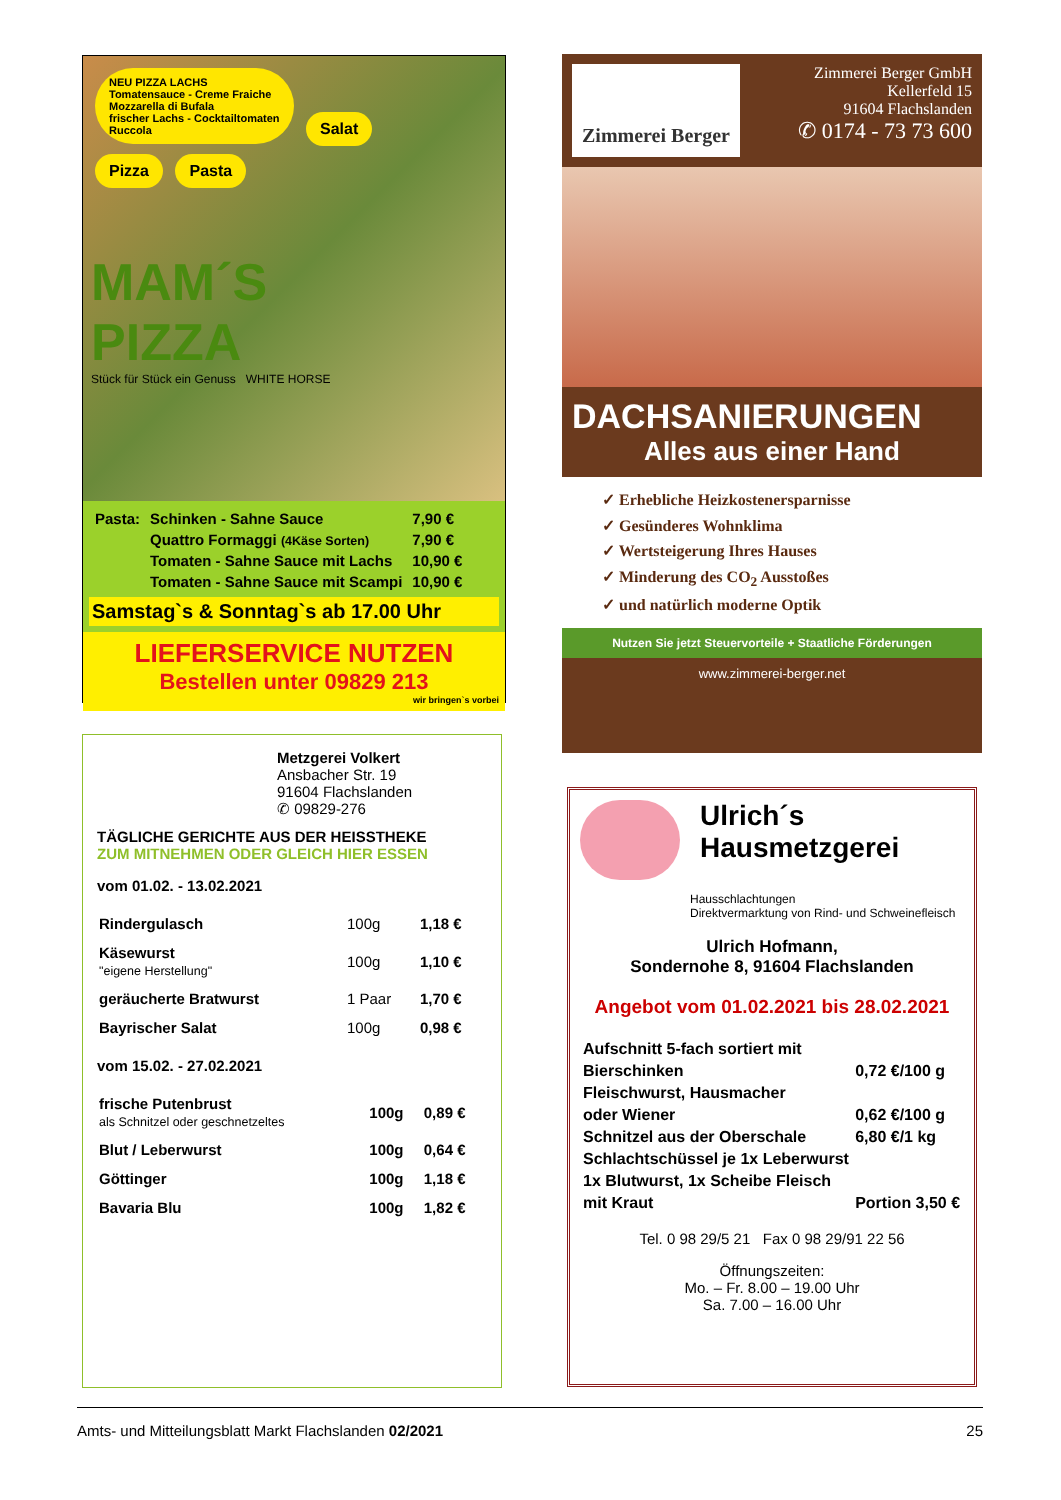NEU PIZZA LACHS
Tomatensauce - Creme Fraiche
Mozzarella di Bufala
frischer Lachs - Cocktailtomaten
Ruccola
Salat
Pizza Pasta
MAM´S
PIZZA
Stück für Stück ein Genuss WHITE HORSE
| Pasta: | Schinken - Sahne Sauce | 7,90 € |
| | Quattro Formaggi (4Käse Sorten) | 7,90 € |
| | Tomaten - Sahne Sauce mit Lachs | 10,90 € |
| | Tomaten - Sahne Sauce mit Scampi | 10,90 € |
Samstag`s & Sonntag`s ab 17.00 Uhr
LIEFERSERVICE NUTZEN
Bestellen unter 09829 213
wir bringen`s vorbei
Zimmerei Berger
Zimmerei Berger GmbH
Kellerfeld 15
91604 Flachslanden
✆ 0174 - 73 73 600
DACHSANIERUNGEN
Alles aus einer Hand
✓ Erhebliche Heizkostenersparnisse
✓ Gesünderes Wohnklima
✓ Wertsteigerung Ihres Hauses
✓ Minderung des CO<sub>2</sub> Ausstoßes
✓ und natürlich moderne Optik
Nutzen Sie jetzt Steuervorteile + Staatliche Förderungen
www.zimmerei-berger.net
Metzgerei Volkert
Ansbacher Str. 19
91604 Flachslanden
✆ 09829-276
TÄGLICHE GERICHTE AUS DER HEISSTHEKE
ZUM MITNEHMEN ODER GLEICH HIER ESSEN
vom 01.02. - 13.02.2021
| Rindergulasch | 100g | 1,18 € |
| Käsewurst "eigene Herstellung" | 100g | 1,10 € |
| geräucherte Bratwurst | 1 Paar | 1,70 € |
| Bayrischer Salat | 100g | 0,98 € |
vom 15.02. - 27.02.2021
| frische Putenbrust als Schnitzel oder geschnetzeltes | 100g | 0,89 € |
| Blut / Leberwurst | 100g | 0,64 € |
| Göttinger | 100g | 1,18 € |
| Bavaria Blu | 100g | 1,82 € |
Ulrich´s
Hausmetzgerei
Hausschlachtungen
Direktvermarktung von Rind- und Schweinefleisch
Ulrich Hofmann,
Sondernohe 8, 91604 Flachslanden
Angebot vom 01.02.2021 bis 28.02.2021
| Aufschnitt 5-fach sortiert mit | |
| Bierschinken | 0,72 €/100 g |
| Fleischwurst, Hausmacher | |
| oder Wiener | 0,62 €/100 g |
| Schnitzel aus der Oberschale | 6,80 €/1 kg |
| Schlachtschüssel je 1x Leberwurst | |
| 1x Blutwurst, 1x Scheibe Fleisch | |
| mit Kraut | Portion 3,50 € |
Tel. 0 98 29/5 21 Fax 0 98 29/91 22 56
Öffnungszeiten:
Mo. – Fr. 8.00 – 19.00 Uhr
Sa. 7.00 – 16.00 Uhr
Amts- und Mitteilungsblatt Markt Flachslanden 02/2021 25